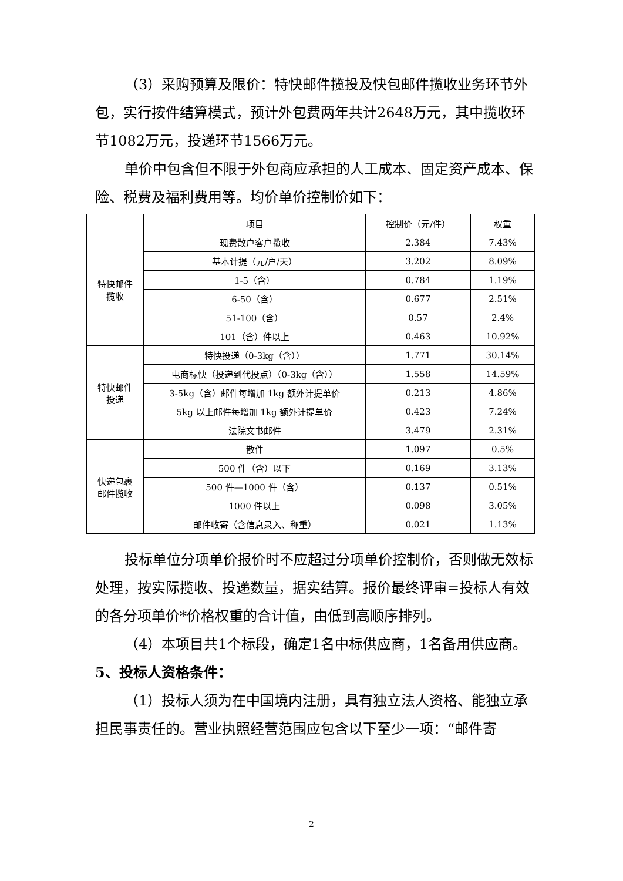（3）采购预算及限价：特快邮件揽投及快包邮件揽收业务环节外包，实行按件结算模式，预计外包费两年共计2648万元，其中揽收环节1082万元，投递环节1566万元。
单价中包含但不限于外包商应承担的人工成本、固定资产成本、保险、税费及福利费用等。均价单价控制价如下：
| | 项目 | 控制价（元/件） | 权重 |
| --- | --- | --- | --- |
| 特快邮件 揽收 | 现费散户客户揽收 | 2.384 | 7.43% |
| | 基本计提（元/户/天） | 3.202 | 8.09% |
| | 1-5（含） | 0.784 | 1.19% |
| | 6-50（含） | 0.677 | 2.51% |
| | 51-100（含） | 0.57 | 2.4% |
| | 101（含）件以上 | 0.463 | 10.92% |
| 特快邮件 投递 | 特快投递（0-3kg（含）） | 1.771 | 30.14% |
| | 电商标快（投递到代投点）（0-3kg（含）） | 1.558 | 14.59% |
| | 3-5kg（含）邮件每增加 1kg 额外计提单价 | 0.213 | 4.86% |
| | 5kg 以上邮件每增加 1kg 额外计提单价 | 0.423 | 7.24% |
| | 法院文书邮件 | 3.479 | 2.31% |
| 快递包裹 邮件揽收 | 散件 | 1.097 | 0.5% |
| | 500 件（含）以下 | 0.169 | 3.13% |
| | 500 件—1000 件（含） | 0.137 | 0.51% |
| | 1000 件以上 | 0.098 | 3.05% |
| | 邮件收寄（含信息录入、称重） | 0.021 | 1.13% |
投标单位分项单价报价时不应超过分项单价控制价，否则做无效标处理，按实际揽收、投递数量，据实结算。报价最终评审=投标人有效的各分项单价*价格权重的合计值，由低到高顺序排列。
（4）本项目共1个标段，确定1名中标供应商，1名备用供应商。
5、投标人资格条件：
（1）投标人须为在中国境内注册，具有独立法人资格、能独立承担民事责任的。营业执照经营范围应包含以下至少一项：“邮件寄
2